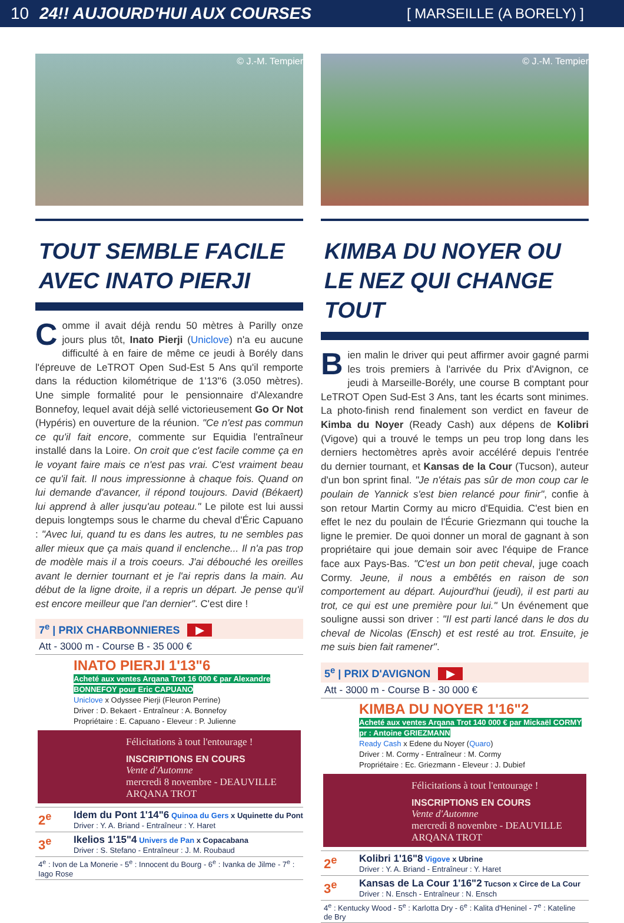10 24!! AUJOURD'HUI AUX COURSES [ MARSEILLE (A BORELY) ]
© J.-M. Tempier
TOUT SEMBLE FACILE AVEC INATO PIERJI
Comme il avait déjà rendu 50 mètres à Parilly onze jours plus tôt, Inato Pierji (Uniclove) n'a eu aucune difficulté à en faire de même ce jeudi à Borély dans l'épreuve de LeTROT Open Sud-Est 5 Ans qu'il remporte dans la réduction kilométrique de 1'13''6 (3.050 mètres). Une simple formalité pour le pensionnaire d'Alexandre Bonnefoy, lequel avait déjà sellé victorieusement Go Or Not (Hypéris) en ouverture de la réunion. "Ce n'est pas commun ce qu'il fait encore, commente sur Equidia l'entraîneur installé dans la Loire. On croit que c'est facile comme ça en le voyant faire mais ce n'est pas vrai. C'est vraiment beau ce qu'il fait. Il nous impressionne à chaque fois. Quand on lui demande d'avancer, il répond toujours. David (Békaert) lui apprend à aller jusqu'au poteau." Le pilote est lui aussi depuis longtemps sous le charme du cheval d'Éric Capuano : "Avec lui, quand tu es dans les autres, tu ne sembles pas aller mieux que ça mais quand il enclenche... Il n'a pas trop de modèle mais il a trois coeurs. J'ai débouché les oreilles avant le dernier tournant et je l'ai repris dans la main. Au début de la ligne droite, il a repris un départ. Je pense qu'il est encore meilleur que l'an dernier". C'est dire !
7<sup>e</sup> | PRIX CHARBONNIERES ▶
Att - 3000 m - Course B - 35 000 €
INATO PIERJI 1'13"6
Acheté aux ventes Arqana Trot 16 000 € par Alexandre BONNEFOY pour Eric CAPUANO
Uniclove x Odyssee Pierji (Fleuron Perrine)
Driver : D. Bekaert - Entraîneur : A. Bonnefoy
Propriétaire : E. Capuano - Eleveur : P. Julienne
Félicitations à tout l'entourage !
INSCRIPTIONS EN COURS
Vente d'Automne
mercredi 8 novembre - DEAUVILLE
ARQANA TROT
2<sup>e</sup> Idem du Pont 1'14"6 Quinoa du Gers x Uquinette du Pont
Driver : Y. A. Briand - Entraîneur : Y. Haret
3<sup>e</sup> Ikelios 1'15"4 Univers de Pan x Copacabana
Driver : S. Stefano - Entraîneur : J. M. Roubaud
4<sup>e</sup> : Ivon de La Monerie - 5<sup>e</sup> : Innocent du Bourg - 6<sup>e</sup> : Ivanka de Jilme - 7<sup>e</sup> : Iago Rose
© J.-M. Tempier
KIMBA DU NOYER OU LE NEZ QUI CHANGE TOUT
Bien malin le driver qui peut affirmer avoir gagné parmi les trois premiers à l'arrivée du Prix d'Avignon, ce jeudi à Marseille-Borély, une course B comptant pour LeTROT Open Sud-Est 3 Ans, tant les écarts sont minimes. La photo-finish rend finalement son verdict en faveur de Kimba du Noyer (Ready Cash) aux dépens de Kolibri (Vigove) qui a trouvé le temps un peu trop long dans les derniers hectomètres après avoir accéléré depuis l'entrée du dernier tournant, et Kansas de la Cour (Tucson), auteur d'un bon sprint final. "Je n'étais pas sûr de mon coup car le poulain de Yannick s'est bien relancé pour finir", confie à son retour Martin Cormy au micro d'Equidia. C'est bien en effet le nez du poulain de l'Écurie Griezmann qui touche la ligne le premier. De quoi donner un moral de gagnant à son propriétaire qui joue demain soir avec l'équipe de France face aux Pays-Bas. "C'est un bon petit cheval, juge coach Cormy. Jeune, il nous a embêtés en raison de son comportement au départ. Aujourd'hui (jeudi), il est parti au trot, ce qui est une première pour lui." Un événement que souligne aussi son driver : "Il est parti lancé dans le dos du cheval de Nicolas (Ensch) et est resté au trot. Ensuite, je me suis bien fait ramener".
5<sup>e</sup> | PRIX D'AVIGNON ▶
Att - 3000 m - Course B - 30 000 €
KIMBA DU NOYER 1'16"2
Acheté aux ventes Arqana Trot 140 000 € par Mickaël CORMY pr : Antoine GRIEZMANN
Ready Cash x Edene du Noyer (Quaro)
Driver : M. Cormy - Entraîneur : M. Cormy
Propriétaire : Ec. Griezmann - Eleveur : J. Dubief
Félicitations à tout l'entourage !
INSCRIPTIONS EN COURS
Vente d'Automne
mercredi 8 novembre - DEAUVILLE
ARQANA TROT
2<sup>e</sup> Kolibri 1'16"8 Vigove x Ubrine
Driver : Y. A. Briand - Entraîneur : Y. Haret
3<sup>e</sup> Kansas de La Cour 1'16"2 Tucson x Circe de La Cour
Driver : N. Ensch - Entraîneur : N. Ensch
4<sup>e</sup> : Kentucky Wood - 5<sup>e</sup> : Karlotta Dry - 6<sup>e</sup> : Kalita d'Heninel - 7<sup>e</sup> : Kateline de Bry